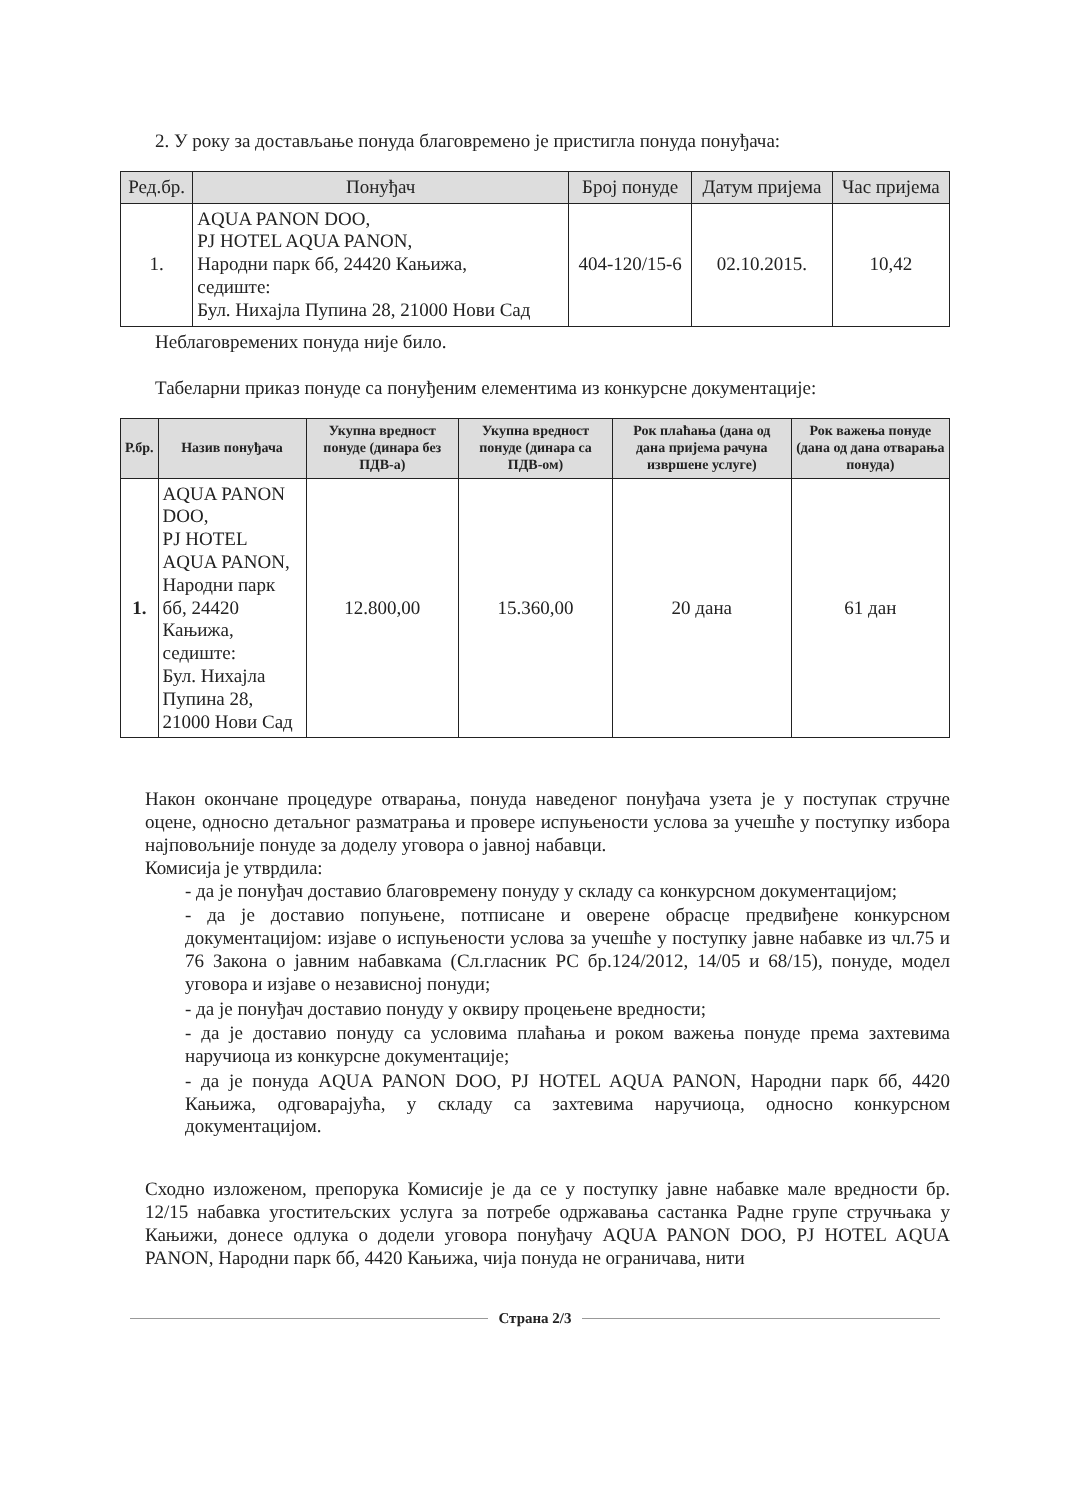2. У року за достављање понуда благовремено је пристигла понуда понуђача:
| Ред.бр. | Понуђач | Број понуде | Датум пријема | Час пријема |
| --- | --- | --- | --- | --- |
| 1. | AQUA PANON DOO, PJ HOTEL AQUA PANON, Народни парк бб, 24420 Кањижа, седиште: Бул. Нихајла Пупина 28, 21000 Нови Сад | 404-120/15-6 | 02.10.2015. | 10,42 |
Неблаговремених понуда није било.
Табеларни приказ понуде са понуђеним елементима из конкурсне документације:
| Р.бр. | Назив понуђача | Укупна вредност понуде (динара без ПДВ-а) | Укупна вредност понуде (динара са ПДВ-ом) | Рок плаћања (дана од дана пријема рачуна извршене услуге) | Рок важења понуде (дана од дана отварања понуда) |
| --- | --- | --- | --- | --- | --- |
| 1. | AQUA PANON DOO, PJ HOTEL AQUA PANON, Народни парк бб, 24420 Кањижа, седиште: Бул. Нихајла Пупина 28, 21000 Нови Сад | 12.800,00 | 15.360,00 | 20 дана | 61 дан |
Након окончане процедуре отварања, понуда наведеног понуђача узета је у поступак стручне оцене, односно детаљног разматрања и провере испуњености услова за учешће у поступку избора најповољније понуде за доделу уговора о јавној набавци.
Комисија је утврдила:
- да је понуђач доставио благовремену понуду у складу са конкурсном документацијом;
- да је доставио попуњене, потписане и оверене обрасце предвиђене конкурсном документацијом: изјаве о испуњености услова за учешће у поступку јавне набавке из чл.75 и 76 Закона о јавним набавкама (Сл.гласник РС бр.124/2012, 14/05 и 68/15), понуде, модел уговора и изјаве о независној понуди;
- да је понуђач доставио понуду у оквиру процењене вредности;
- да је доставио понуду са условима плаћања и роком важења понуде према захтевима наручиоца из конкурсне документације;
- да је понуда AQUA PANON DOO, PJ HOTEL AQUA PANON, Народни парк бб, 4420 Кањижа, одговарајућа, у складу са захтевима наручиоца, односно конкурсном документацијом.
Сходно изложеном, препорука Комисије је да се у поступку јавне набавке мале вредности бр. 12/15 набавка угоститељских услуга за потребе одржавања састанка Радне групе стручњака у Кањижи, донесе одлука о додели уговора понуђачу AQUA PANON DOO, PJ HOTEL AQUA PANON, Народни парк бб, 4420 Кањижа, чија понуда не ограничава, нити
Страна 2/3